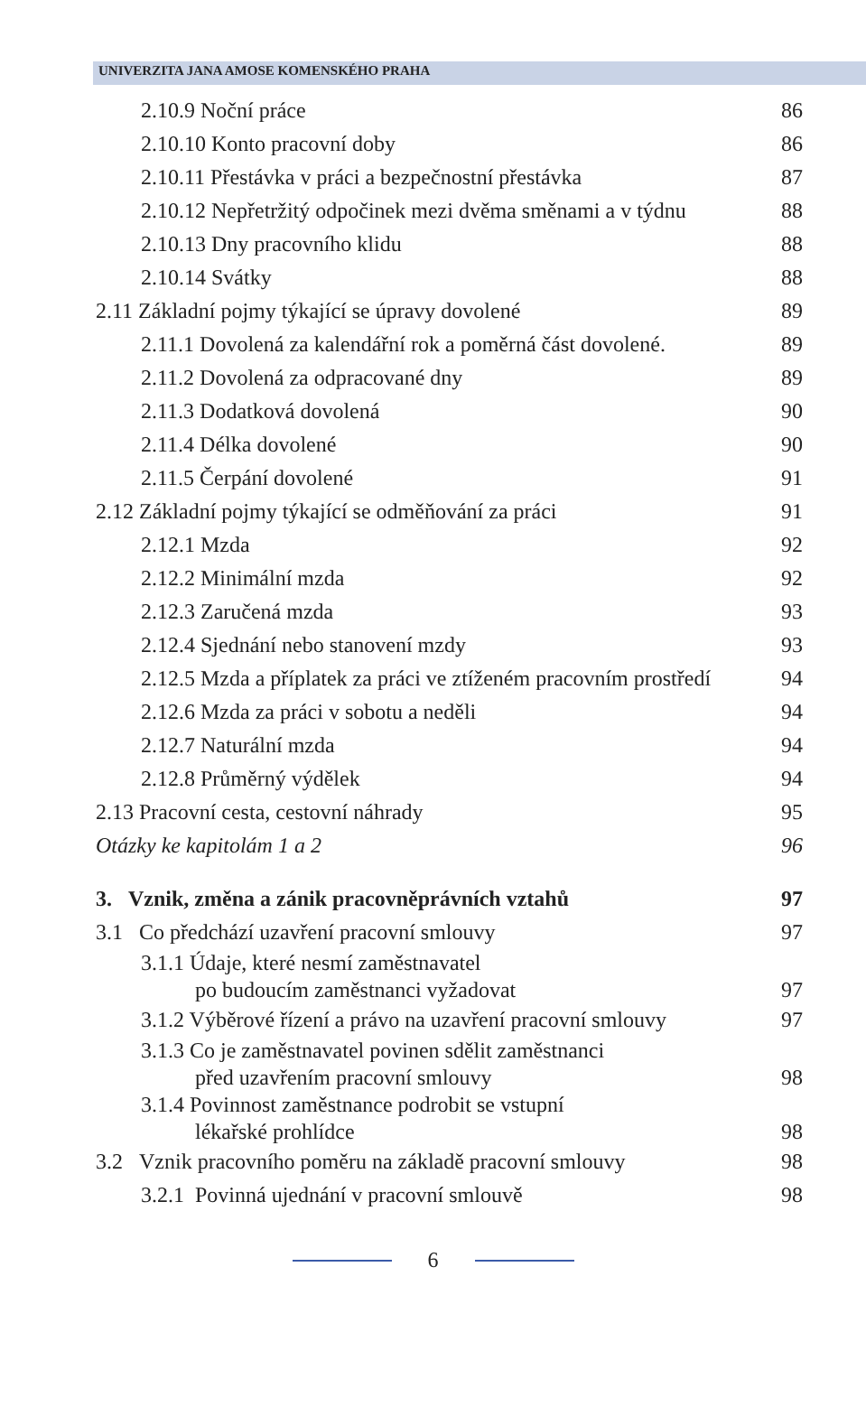UNIVERZITA JANA AMOSE KOMENSKÉHO PRAHA
2.10.9 Noční práce 86
2.10.10 Konto pracovní doby 86
2.10.11 Přestávka v práci a bezpečnostní přestávka 87
2.10.12 Nepřetržitý odpočinek mezi dvěma směnami a v týdnu 88
2.10.13 Dny pracovního klidu 88
2.10.14 Svátky 88
2.11 Základní pojmy týkající se úpravy dovolené 89
2.11.1 Dovolená za kalendářní rok a poměrná část dovolené. 89
2.11.2 Dovolená za odpracované dny 89
2.11.3 Dodatková dovolená 90
2.11.4 Délka dovolené 90
2.11.5 Čerpání dovolené 91
2.12 Základní pojmy týkající se odměňování za práci 91
2.12.1 Mzda 92
2.12.2 Minimální mzda 92
2.12.3 Zaručená mzda 93
2.12.4 Sjednání nebo stanovení mzdy 93
2.12.5 Mzda a příplatek za práci ve ztíženém pracovním prostředí 94
2.12.6 Mzda za práci v sobotu a neděli 94
2.12.7 Naturální mzda 94
2.12.8 Průměrný výdělek 94
2.13 Pracovní cesta, cestovní náhrady 95
Otázky ke kapitolám 1 a 2 96
3. Vznik, změna a zánik pracovněprávních vztahů 97
3.1 Co předchází uzavření pracovní smlouvy 97
3.1.1 Údaje, které nesmí zaměstnavatel
po budoucím zaměstnanci vyžadovat 97
3.1.2 Výběrové řízení a právo na uzavření pracovní smlouvy 97
3.1.3 Co je zaměstnavatel povinen sdělit zaměstnanci
před uzavřením pracovní smlouvy 98
3.1.4 Povinnost zaměstnance podrobit se vstupní
lékařské prohlídce 98
3.2 Vznik pracovního poměru na základě pracovní smlouvy 98
3.2.1 Povinná ujednání v pracovní smlouvě 98
6